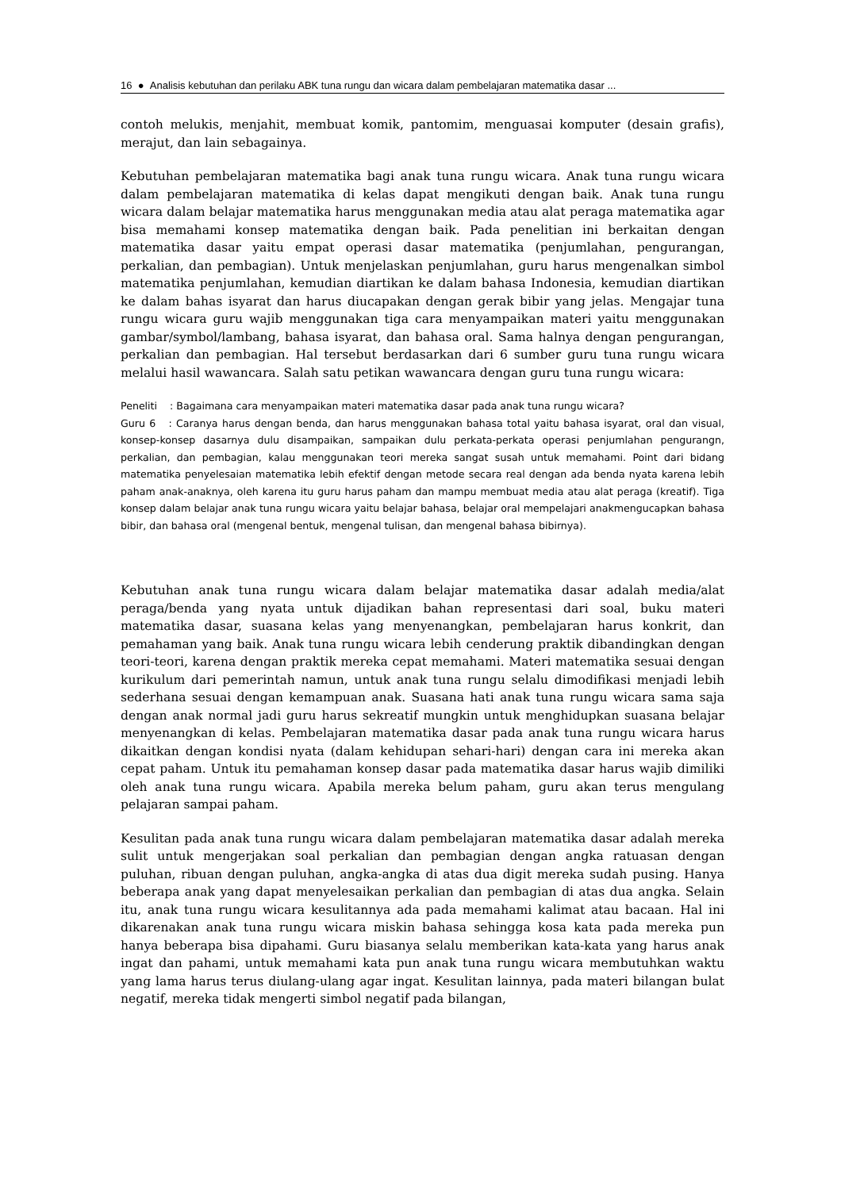16 ● Analisis kebutuhan dan perilaku ABK tuna rungu dan wicara dalam pembelajaran matematika dasar ...
contoh melukis, menjahit, membuat komik, pantomim, menguasai komputer (desain grafis), merajut, dan lain sebagainya.
Kebutuhan pembelajaran matematika bagi anak tuna rungu wicara. Anak tuna rungu wicara dalam pembelajaran matematika di kelas dapat mengikuti dengan baik. Anak tuna rungu wicara dalam belajar matematika harus menggunakan media atau alat peraga matematika agar bisa memahami konsep matematika dengan baik. Pada penelitian ini berkaitan dengan matematika dasar yaitu empat operasi dasar matematika (penjumlahan, pengurangan, perkalian, dan pembagian). Untuk menjelaskan penjumlahan, guru harus mengenalkan simbol matematika penjumlahan, kemudian diartikan ke dalam bahasa Indonesia, kemudian diartikan ke dalam bahas isyarat dan harus diucapakan dengan gerak bibir yang jelas. Mengajar tuna rungu wicara guru wajib menggunakan tiga cara menyampaikan materi yaitu menggunakan gambar/symbol/lambang, bahasa isyarat, dan bahasa oral. Sama halnya dengan pengurangan, perkalian dan pembagian. Hal tersebut berdasarkan dari 6 sumber guru tuna rungu wicara melalui hasil wawancara. Salah satu petikan wawancara dengan guru tuna rungu wicara:
Peneliti : Bagaimana cara menyampaikan materi matematika dasar pada anak tuna rungu wicara?
Guru 6 : Caranya harus dengan benda, dan harus menggunakan bahasa total yaitu bahasa isyarat, oral dan visual, konsep-konsep dasarnya dulu disampaikan, sampaikan dulu perkata-perkata operasi penjumlahan pengurangn, perkalian, dan pembagian, kalau menggunakan teori mereka sangat susah untuk memahami. Point dari bidang matematika penyelesaian matematika lebih efektif dengan metode secara real dengan ada benda nyata karena lebih paham anak-anaknya, oleh karena itu guru harus paham dan mampu membuat media atau alat peraga (kreatif). Tiga konsep dalam belajar anak tuna rungu wicara yaitu belajar bahasa, belajar oral mempelajari anakmengucapkan bahasa bibir, dan bahasa oral (mengenal bentuk, mengenal tulisan, dan mengenal bahasa bibirnya).
Kebutuhan anak tuna rungu wicara dalam belajar matematika dasar adalah media/alat peraga/benda yang nyata untuk dijadikan bahan representasi dari soal, buku materi matematika dasar, suasana kelas yang menyenangkan, pembelajaran harus konkrit, dan pemahaman yang baik. Anak tuna rungu wicara lebih cenderung praktik dibandingkan dengan teori-teori, karena dengan praktik mereka cepat memahami. Materi matematika sesuai dengan kurikulum dari pemerintah namun, untuk anak tuna rungu selalu dimodifikasi menjadi lebih sederhana sesuai dengan kemampuan anak. Suasana hati anak tuna rungu wicara sama saja dengan anak normal jadi guru harus sekreatif mungkin untuk menghidupkan suasana belajar menyenangkan di kelas. Pembelajaran matematika dasar pada anak tuna rungu wicara harus dikaitkan dengan kondisi nyata (dalam kehidupan sehari-hari) dengan cara ini mereka akan cepat paham. Untuk itu pemahaman konsep dasar pada matematika dasar harus wajib dimiliki oleh anak tuna rungu wicara. Apabila mereka belum paham, guru akan terus mengulang pelajaran sampai paham.
Kesulitan pada anak tuna rungu wicara dalam pembelajaran matematika dasar adalah mereka sulit untuk mengerjakan soal perkalian dan pembagian dengan angka ratuasan dengan puluhan, ribuan dengan puluhan, angka-angka di atas dua digit mereka sudah pusing. Hanya beberapa anak yang dapat menyelesaikan perkalian dan pembagian di atas dua angka. Selain itu, anak tuna rungu wicara kesulitannya ada pada memahami kalimat atau bacaan. Hal ini dikarenakan anak tuna rungu wicara miskin bahasa sehingga kosa kata pada mereka pun hanya beberapa bisa dipahami. Guru biasanya selalu memberikan kata-kata yang harus anak ingat dan pahami, untuk memahami kata pun anak tuna rungu wicara membutuhkan waktu yang lama harus terus diulang-ulang agar ingat. Kesulitan lainnya, pada materi bilangan bulat negatif, mereka tidak mengerti simbol negatif pada bilangan,